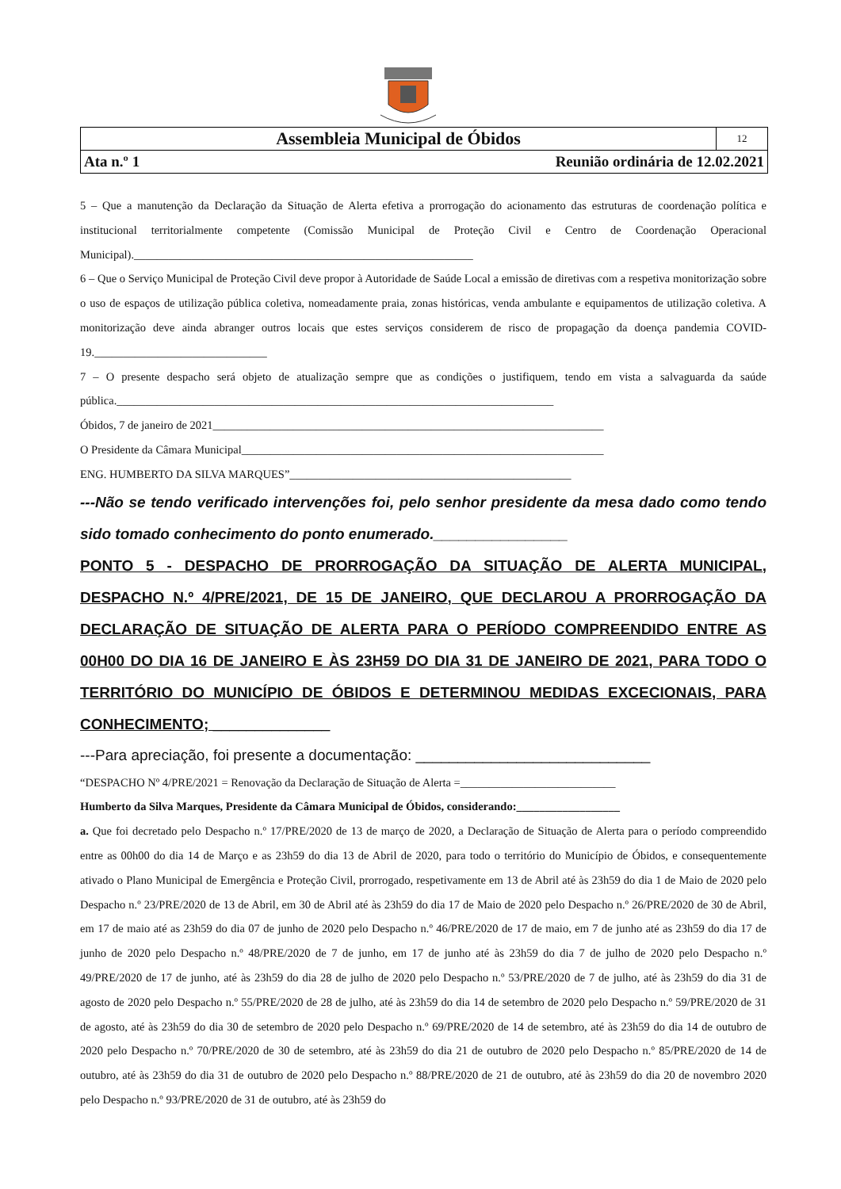| Assembleia Municipal de Óbidos | 12 |
| Ata n.º 1 Reunião ordinária de 12.02.2021 | |
5 – Que a manutenção da Declaração da Situação de Alerta efetiva a prorrogação do acionamento das estruturas de coordenação política e institucional territorialmente competente (Comissão Municipal de Proteção Civil e Centro de Coordenação Operacional Municipal).___________________________________________________________
6 – Que o Serviço Municipal de Proteção Civil deve propor à Autoridade de Saúde Local a emissão de diretivas com a respetiva monitorização sobre o uso de espaços de utilização pública coletiva, nomeadamente praia, zonas históricas, venda ambulante e equipamentos de utilização coletiva. A monitorização deve ainda abranger outros locais que estes serviços considerem de risco de propagação da doença pandemia COVID-19.______________________________
7 – O presente despacho será objeto de atualização sempre que as condições o justifiquem, tendo em vista a salvaguarda da saúde pública.____________________________________________________________________________
Óbidos, 7 de janeiro de 2021____________________________________________________________________
O Presidente da Câmara Municipal_______________________________________________________________
ENG. HUMBERTO DA SILVA MARQUES”_________________________________________________
---Não se tendo verificado intervenções foi, pelo senhor presidente da mesa dado como tendo sido tomado conhecimento do ponto enumerado.________________
PONTO 5 - DESPACHO DE PRORROGAÇÃO DA SITUAÇÃO DE ALERTA MUNICIPAL, DESPACHO N.º 4/PRE/2021, DE 15 DE JANEIRO, QUE DECLAROU A PRORROGAÇÃO DA DECLARAÇÃO DE SITUAÇÃO DE ALERTA PARA O PERÍODO COMPREENDIDO ENTRE AS 00H00 DO DIA 16 DE JANEIRO E ÀS 23H59 DO DIA 31 DE JANEIRO DE 2021, PARA TODO O TERRITÓRIO DO MUNICÍPIO DE ÓBIDOS E DETERMINOU MEDIDAS EXCECIONAIS, PARA CONHECIMENTO; ______________
---Para apreciação, foi presente a documentação: ____________________________
“DESPACHO Nº 4/PRE/2021 = Renovação da Declaração de Situação de Alerta =___________________________
Humberto da Silva Marques, Presidente da Câmara Municipal de Óbidos, considerando:__________________
a. Que foi decretado pelo Despacho n.º 17/PRE/2020 de 13 de março de 2020, a Declaração de Situação de Alerta para o período compreendido entre as 00h00 do dia 14 de Março e as 23h59 do dia 13 de Abril de 2020, para todo o território do Município de Óbidos, e consequentemente ativado o Plano Municipal de Emergência e Proteção Civil, prorrogado, respetivamente em 13 de Abril até às 23h59 do dia 1 de Maio de 2020 pelo Despacho n.º 23/PRE/2020 de 13 de Abril, em 30 de Abril até às 23h59 do dia 17 de Maio de 2020 pelo Despacho n.º 26/PRE/2020 de 30 de Abril, em 17 de maio até as 23h59 do dia 07 de junho de 2020 pelo Despacho n.º 46/PRE/2020 de 17 de maio, em 7 de junho até as 23h59 do dia 17 de junho de 2020 pelo Despacho n.º 48/PRE/2020 de 7 de junho, em 17 de junho até às 23h59 do dia 7 de julho de 2020 pelo Despacho n.º 49/PRE/2020 de 17 de junho, até às 23h59 do dia 28 de julho de 2020 pelo Despacho n.º 53/PRE/2020 de 7 de julho, até às 23h59 do dia 31 de agosto de 2020 pelo Despacho n.º 55/PRE/2020 de 28 de julho, até às 23h59 do dia 14 de setembro de 2020 pelo Despacho n.º 59/PRE/2020 de 31 de agosto, até às 23h59 do dia 30 de setembro de 2020 pelo Despacho n.º 69/PRE/2020 de 14 de setembro, até às 23h59 do dia 14 de outubro de 2020 pelo Despacho n.º 70/PRE/2020 de 30 de setembro, até às 23h59 do dia 21 de outubro de 2020 pelo Despacho n.º 85/PRE/2020 de 14 de outubro, até às 23h59 do dia 31 de outubro de 2020 pelo Despacho n.º 88/PRE/2020 de 21 de outubro, até às 23h59 do dia 20 de novembro 2020 pelo Despacho n.º 93/PRE/2020 de 31 de outubro, até às 23h59 do